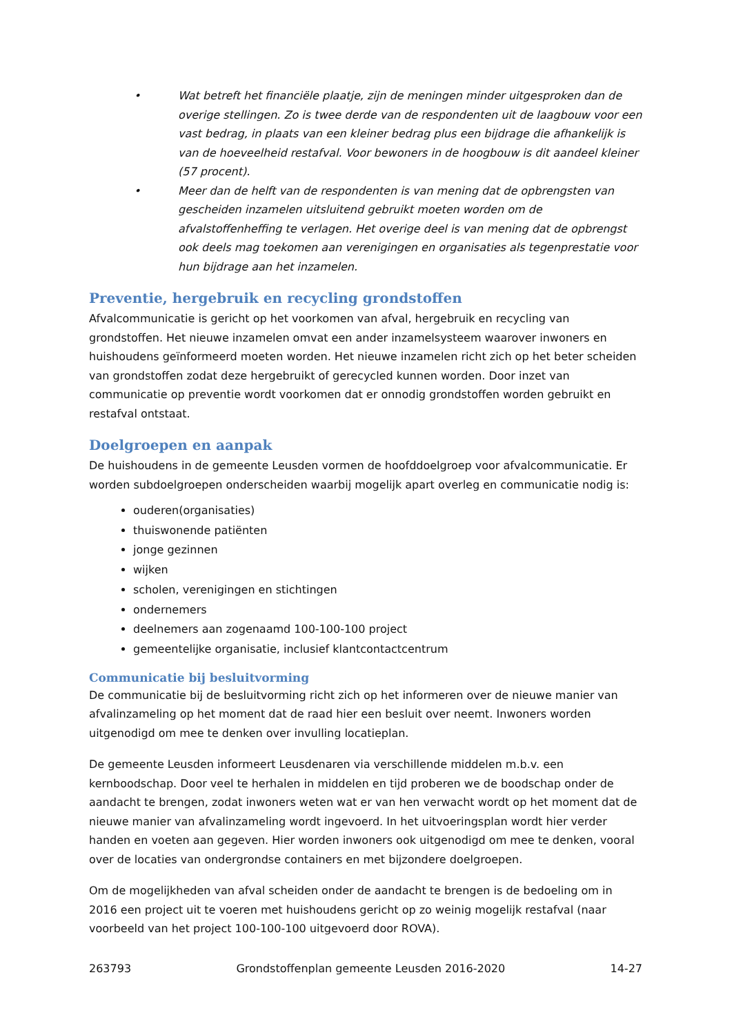• Wat betreft het financiële plaatje, zijn de meningen minder uitgesproken dan de overige stellingen. Zo is twee derde van de respondenten uit de laagbouw voor een vast bedrag, in plaats van een kleiner bedrag plus een bijdrage die afhankelijk is van de hoeveelheid restafval. Voor bewoners in de hoogbouw is dit aandeel kleiner (57 procent).
• Meer dan de helft van de respondenten is van mening dat de opbrengsten van gescheiden inzamelen uitsluitend gebruikt moeten worden om de afvalstoffenheffing te verlagen. Het overige deel is van mening dat de opbrengst ook deels mag toekomen aan verenigingen en organisaties als tegenprestatie voor hun bijdrage aan het inzamelen.
Preventie, hergebruik en recycling grondstoffen
Afvalcommunicatie is gericht op het voorkomen van afval, hergebruik en recycling van grondstoffen. Het nieuwe inzamelen omvat een ander inzamelsysteem waarover inwoners en huishoudens geïnformeerd moeten worden. Het nieuwe inzamelen richt zich op het beter scheiden van grondstoffen zodat deze hergebruikt of gerecycled kunnen worden. Door inzet van communicatie op preventie wordt voorkomen dat er onnodig grondstoffen worden gebruikt en restafval ontstaat.
Doelgroepen en aanpak
De huishoudens in de gemeente Leusden vormen de hoofddoelgroep voor afvalcommunicatie. Er worden subdoelgroepen onderscheiden waarbij mogelijk apart overleg en communicatie nodig is:
ouderen(organisaties)
thuiswonende patiënten
jonge gezinnen
wijken
scholen, verenigingen en stichtingen
ondernemers
deelnemers aan zogenaamd 100-100-100 project
gemeentelijke organisatie, inclusief klantcontactcentrum
Communicatie bij besluitvorming
De communicatie bij de besluitvorming richt zich op het informeren over de nieuwe manier van afvalinzameling op het moment dat de raad hier een besluit over neemt. Inwoners worden uitgenodigd om mee te denken over invulling locatieplan.
De gemeente Leusden informeert Leusdenaren via verschillende middelen m.b.v. een kernboodschap. Door veel te herhalen in middelen en tijd proberen we de boodschap onder de aandacht te brengen, zodat inwoners weten wat er van hen verwacht wordt op het moment dat de nieuwe manier van afvalinzameling wordt ingevoerd. In het uitvoeringsplan wordt hier verder handen en voeten aan gegeven. Hier worden inwoners ook uitgenodigd om mee te denken, vooral over de locaties van ondergrondse containers en met bijzondere doelgroepen.
Om de mogelijkheden van afval scheiden onder de aandacht te brengen is de bedoeling om in 2016 een project uit te voeren met huishoudens gericht op zo weinig mogelijk restafval (naar voorbeeld van het project 100-100-100 uitgevoerd door ROVA).
263793 Grondstoffenplan gemeente Leusden 2016-2020 14-27